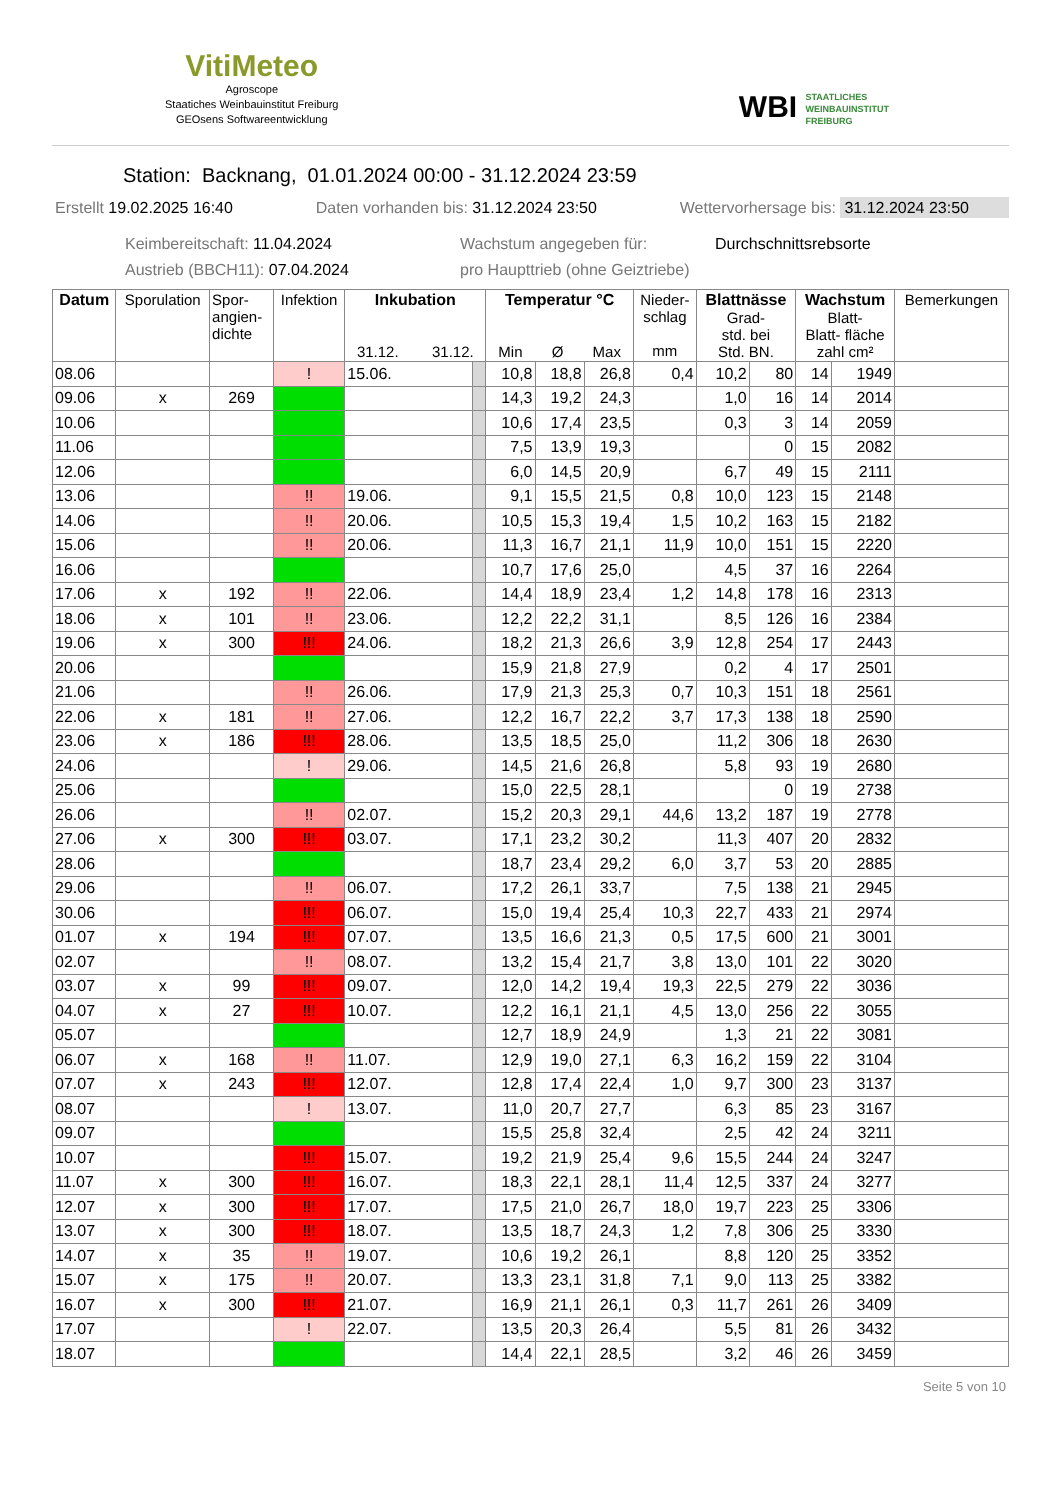VitiMeteo
Agroscope
Staatiches Weinbauinstitut Freiburg
GEOsens Softwareentwicklung
WBI STAATLICHES
WEINBAUINSTITUT
FREIBURG
Station: Backnang, 01.01.2024 00:00 - 31.12.2024 23:59
Erstellt 19.02.2025 16:40 Daten vorhanden bis: 31.12.2024 23:50 Wettervorhersage bis: 31.12.2024 23:50
Keimbereitschaft: 11.04.2024 Wachstum angegeben für: Durchschnittsrebsorte Austrieb (BBCH11): 07.04.2024 pro Haupttrieb (ohne Geiztriebe)
| Datum | Sporulation | Spor- angien- dichte | Infektion | Inkubation 31.12. 31.12. | | Temperatur °C Min Ø Max | | | Nieder- schlag mm | Blattnässe Grad- std. bei Std. BN. | | Wachstum Blatt- Blatt- fläche zahl cm² | | Bemerkungen |
| --- | --- | --- | --- | --- | --- | --- | --- | --- | --- | --- | --- | --- | --- | --- |
| 08.06 | | | ! | 15.06. | | 10,8 | 18,8 | 26,8 | 0,4 | 10,2 | 80 | 14 | 1949 | |
| 09.06 | x | 269 | | | | 14,3 | 19,2 | 24,3 | | 1,0 | 16 | 14 | 2014 | |
| 10.06 | | | | | | 10,6 | 17,4 | 23,5 | | 0,3 | 3 | 14 | 2059 | |
| 11.06 | | | | | | 7,5 | 13,9 | 19,3 | | | 0 | 15 | 2082 | |
| 12.06 | | | | | | 6,0 | 14,5 | 20,9 | | 6,7 | 49 | 15 | 2111 | |
| 13.06 | | | !! | 19.06. | | 9,1 | 15,5 | 21,5 | 0,8 | 10,0 | 123 | 15 | 2148 | |
| 14.06 | | | !! | 20.06. | | 10,5 | 15,3 | 19,4 | 1,5 | 10,2 | 163 | 15 | 2182 | |
| 15.06 | | | !! | 20.06. | | 11,3 | 16,7 | 21,1 | 11,9 | 10,0 | 151 | 15 | 2220 | |
| 16.06 | | | | | | 10,7 | 17,6 | 25,0 | | 4,5 | 37 | 16 | 2264 | |
| 17.06 | x | 192 | !! | 22.06. | | 14,4 | 18,9 | 23,4 | 1,2 | 14,8 | 178 | 16 | 2313 | |
| 18.06 | x | 101 | !! | 23.06. | | 12,2 | 22,2 | 31,1 | | 8,5 | 126 | 16 | 2384 | |
| 19.06 | x | 300 | !!! | 24.06. | | 18,2 | 21,3 | 26,6 | 3,9 | 12,8 | 254 | 17 | 2443 | |
| 20.06 | | | | | | 15,9 | 21,8 | 27,9 | | 0,2 | 4 | 17 | 2501 | |
| 21.06 | | | !! | 26.06. | | 17,9 | 21,3 | 25,3 | 0,7 | 10,3 | 151 | 18 | 2561 | |
| 22.06 | x | 181 | !! | 27.06. | | 12,2 | 16,7 | 22,2 | 3,7 | 17,3 | 138 | 18 | 2590 | |
| 23.06 | x | 186 | !!! | 28.06. | | 13,5 | 18,5 | 25,0 | | 11,2 | 306 | 18 | 2630 | |
| 24.06 | | | ! | 29.06. | | 14,5 | 21,6 | 26,8 | | 5,8 | 93 | 19 | 2680 | |
| 25.06 | | | | | | 15,0 | 22,5 | 28,1 | | | 0 | 19 | 2738 | |
| 26.06 | | | !! | 02.07. | | 15,2 | 20,3 | 29,1 | 44,6 | 13,2 | 187 | 19 | 2778 | |
| 27.06 | x | 300 | !!! | 03.07. | | 17,1 | 23,2 | 30,2 | | 11,3 | 407 | 20 | 2832 | |
| 28.06 | | | | | | 18,7 | 23,4 | 29,2 | 6,0 | 3,7 | 53 | 20 | 2885 | |
| 29.06 | | | !! | 06.07. | | 17,2 | 26,1 | 33,7 | | 7,5 | 138 | 21 | 2945 | |
| 30.06 | | | !!! | 06.07. | | 15,0 | 19,4 | 25,4 | 10,3 | 22,7 | 433 | 21 | 2974 | |
| 01.07 | x | 194 | !!! | 07.07. | | 13,5 | 16,6 | 21,3 | 0,5 | 17,5 | 600 | 21 | 3001 | |
| 02.07 | | | !! | 08.07. | | 13,2 | 15,4 | 21,7 | 3,8 | 13,0 | 101 | 22 | 3020 | |
| 03.07 | x | 99 | !!! | 09.07. | | 12,0 | 14,2 | 19,4 | 19,3 | 22,5 | 279 | 22 | 3036 | |
| 04.07 | x | 27 | !!! | 10.07. | | 12,2 | 16,1 | 21,1 | 4,5 | 13,0 | 256 | 22 | 3055 | |
| 05.07 | | | | | | 12,7 | 18,9 | 24,9 | | 1,3 | 21 | 22 | 3081 | |
| 06.07 | x | 168 | !! | 11.07. | | 12,9 | 19,0 | 27,1 | 6,3 | 16,2 | 159 | 22 | 3104 | |
| 07.07 | x | 243 | !!! | 12.07. | | 12,8 | 17,4 | 22,4 | 1,0 | 9,7 | 300 | 23 | 3137 | |
| 08.07 | | | ! | 13.07. | | 11,0 | 20,7 | 27,7 | | 6,3 | 85 | 23 | 3167 | |
| 09.07 | | | | | | 15,5 | 25,8 | 32,4 | | 2,5 | 42 | 24 | 3211 | |
| 10.07 | | | !!! | 15.07. | | 19,2 | 21,9 | 25,4 | 9,6 | 15,5 | 244 | 24 | 3247 | |
| 11.07 | x | 300 | !!! | 16.07. | | 18,3 | 22,1 | 28,1 | 11,4 | 12,5 | 337 | 24 | 3277 | |
| 12.07 | x | 300 | !!! | 17.07. | | 17,5 | 21,0 | 26,7 | 18,0 | 19,7 | 223 | 25 | 3306 | |
| 13.07 | x | 300 | !!! | 18.07. | | 13,5 | 18,7 | 24,3 | 1,2 | 7,8 | 306 | 25 | 3330 | |
| 14.07 | x | 35 | !! | 19.07. | | 10,6 | 19,2 | 26,1 | | 8,8 | 120 | 25 | 3352 | |
| 15.07 | x | 175 | !! | 20.07. | | 13,3 | 23,1 | 31,8 | 7,1 | 9,0 | 113 | 25 | 3382 | |
| 16.07 | x | 300 | !!! | 21.07. | | 16,9 | 21,1 | 26,1 | 0,3 | 11,7 | 261 | 26 | 3409 | |
| 17.07 | | | ! | 22.07. | | 13,5 | 20,3 | 26,4 | | 5,5 | 81 | 26 | 3432 | |
| 18.07 | | | | | | 14,4 | 22,1 | 28,5 | | 3,2 | 46 | 26 | 3459 | |
Seite 5 von 10